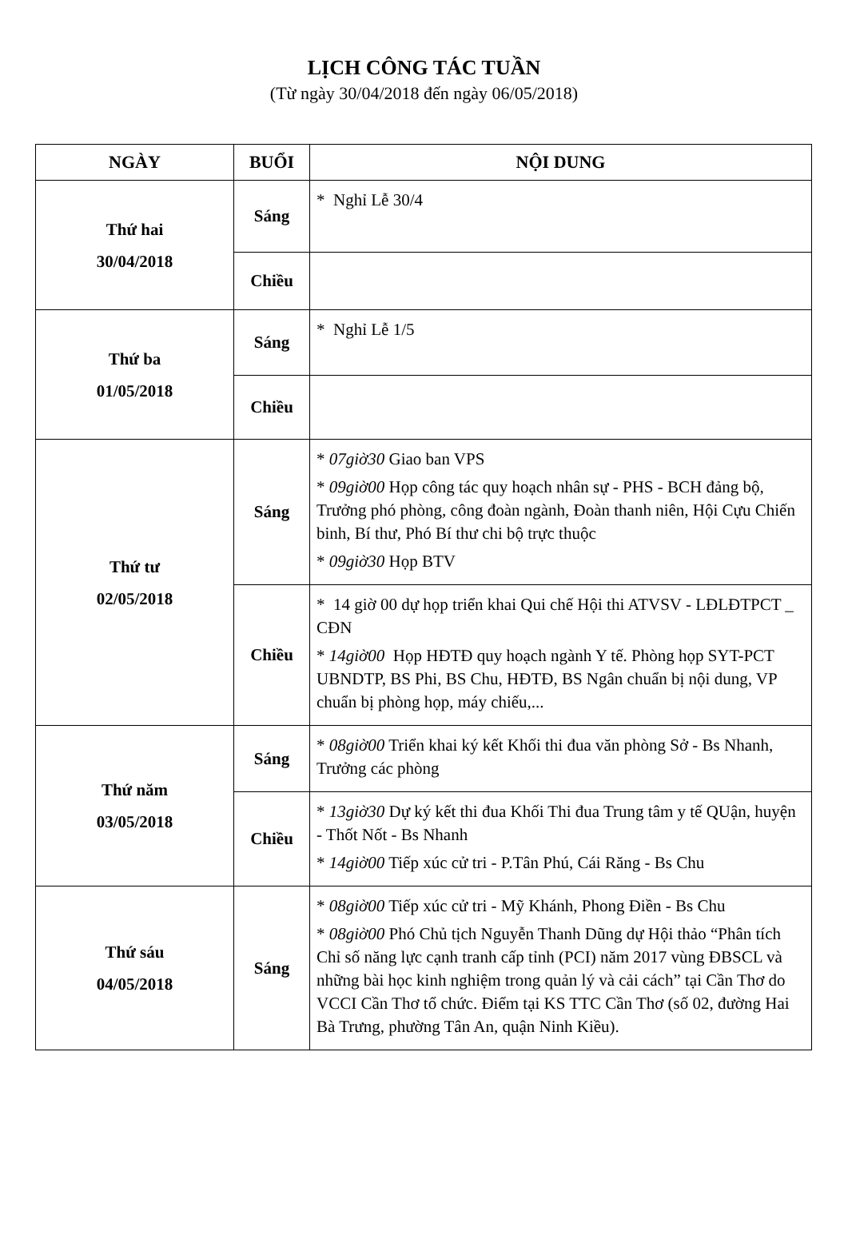LỊCH CÔNG TÁC TUẦN
(Từ ngày 30/04/2018 đến ngày 06/05/2018)
| NGÀY | BUỔI | NỘI DUNG |
| --- | --- | --- |
| Thứ hai 30/04/2018 | Sáng | * Nghỉ Lễ 30/4 |
| | Chiều | |
| Thứ ba 01/05/2018 | Sáng | * Nghỉ Lễ 1/5 |
| | Chiều | |
| Thứ tư 02/05/2018 | Sáng | * 07giờ30 Giao ban VPS * 09giờ00 Họp công tác quy hoạch nhân sự - PHS - BCH đảng bộ, Trưởng phó phòng, công đoàn ngành, Đoàn thanh niên, Hội Cựu Chiến binh, Bí thư, Phó Bí thư chi bộ trực thuộc * 09giờ30 Họp BTV |
| | Chiều | * 14 giờ 00 dự họp triển khai Qui chế Hội thi ATVSV - LĐLĐTPCT _ CĐN * 14giờ00 Họp HĐTĐ quy hoạch ngành Y tế. Phòng họp SYT-PCT UBNDTP, BS Phi, BS Chu, HĐTĐ, BS Ngân chuẩn bị nội dung, VP chuẩn bị phòng họp, máy chiếu,... |
| Thứ năm 03/05/2018 | Sáng | * 08giờ00 Triển khai ký kết Khối thi đua văn phòng Sở - Bs Nhanh, Trưởng các phòng |
| | Chiều | * 13giờ30 Dự ký kết thi đua Khối Thi đua Trung tâm y tế QUận, huyện - Thốt Nốt - Bs Nhanh * 14giờ00 Tiếp xúc cử tri - P.Tân Phú, Cái Răng - Bs Chu |
| Thứ sáu 04/05/2018 | Sáng | * 08giờ00 Tiếp xúc cử tri - Mỹ Khánh, Phong Điền - Bs Chu * 08giờ00 Phó Chủ tịch Nguyễn Thanh Dũng dự Hội thảo “Phân tích Chỉ số năng lực cạnh tranh cấp tỉnh (PCI) năm 2017 vùng ĐBSCL và những bài học kinh nghiệm trong quản lý và cải cách” tại Cần Thơ do VCCI Cần Thơ tổ chức. Điểm tại KS TTC Cần Thơ (số 02, đường Hai Bà Trưng, phường Tân An, quận Ninh Kiều). |